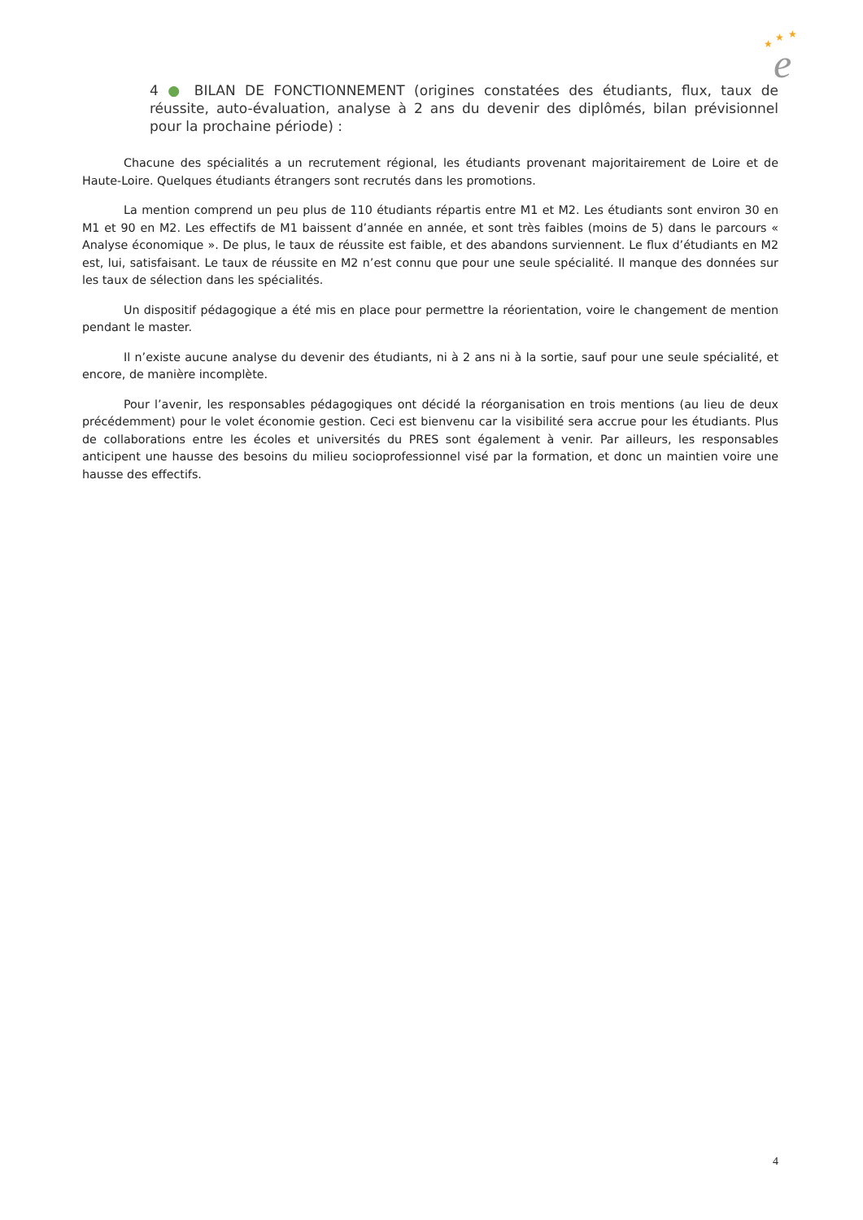★
★
★
e
4 ● BILAN DE FONCTIONNEMENT (origines constatées des étudiants, flux, taux de réussite, auto-évaluation, analyse à 2 ans du devenir des diplômés, bilan prévisionnel pour la prochaine période) :
Chacune des spécialités a un recrutement régional, les étudiants provenant majoritairement de Loire et de Haute-Loire. Quelques étudiants étrangers sont recrutés dans les promotions.
La mention comprend un peu plus de 110 étudiants répartis entre M1 et M2. Les étudiants sont environ 30 en M1 et 90 en M2. Les effectifs de M1 baissent d’année en année, et sont très faibles (moins de 5) dans le parcours « Analyse économique ». De plus, le taux de réussite est faible, et des abandons surviennent. Le flux d’étudiants en M2 est, lui, satisfaisant. Le taux de réussite en M2 n’est connu que pour une seule spécialité. Il manque des données sur les taux de sélection dans les spécialités.
Un dispositif pédagogique a été mis en place pour permettre la réorientation, voire le changement de mention pendant le master.
Il n’existe aucune analyse du devenir des étudiants, ni à 2 ans ni à la sortie, sauf pour une seule spécialité, et encore, de manière incomplète.
Pour l’avenir, les responsables pédagogiques ont décidé la réorganisation en trois mentions (au lieu de deux précédemment) pour le volet économie gestion. Ceci est bienvenu car la visibilité sera accrue pour les étudiants. Plus de collaborations entre les écoles et universités du PRES sont également à venir. Par ailleurs, les responsables anticipent une hausse des besoins du milieu socioprofessionnel visé par la formation, et donc un maintien voire une hausse des effectifs.
4